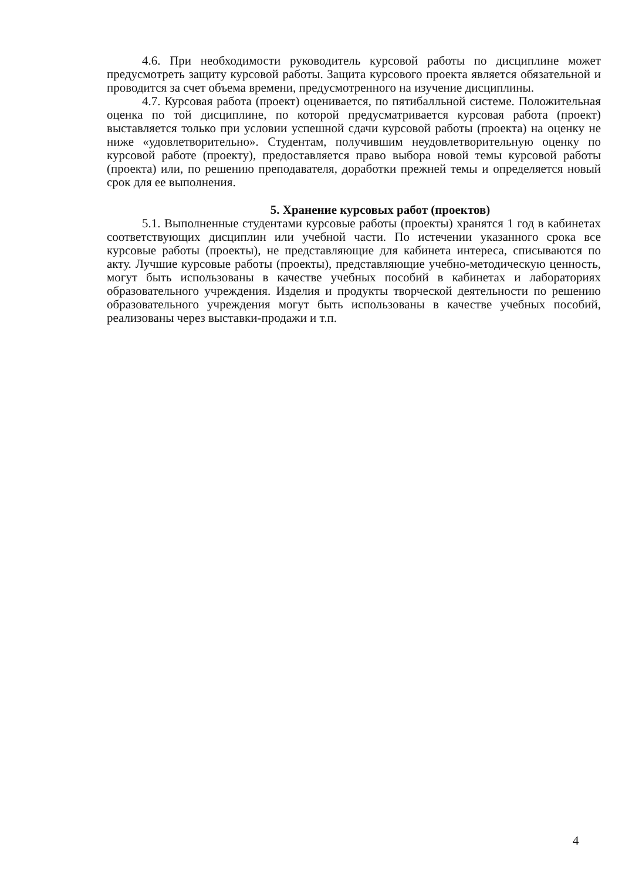4.6. При необходимости руководитель курсовой работы по дисциплине может предусмотреть защиту курсовой работы. Защита курсового проекта является обязательной и проводится за счет объема времени, предусмотренного на изучение дисциплины.
4.7. Курсовая работа (проект) оценивается, по пятибалльной системе. Положительная оценка по той дисциплине, по которой предусматривается курсовая работа (проект) выставляется только при условии успешной сдачи курсовой работы (проекта) на оценку не ниже «удовлетворительно». Студентам, получившим неудовлетворительную оценку по курсовой работе (проекту), предоставляется право выбора новой темы курсовой работы (проекта) или, по решению преподавателя, доработки прежней темы и определяется новый срок для ее выполнения.
5. Хранение курсовых работ (проектов)
5.1. Выполненные студентами курсовые работы (проекты) хранятся 1 год в кабинетах соответствующих дисциплин или учебной части. По истечении указанного срока все курсовые работы (проекты), не представляющие для кабинета интереса, списываются по акту. Лучшие курсовые работы (проекты), представляющие учебно-методическую ценность, могут быть использованы в качестве учебных пособий в кабинетах и лабораториях образовательного учреждения. Изделия и продукты творческой деятельности по решению образовательного учреждения могут быть использованы в качестве учебных пособий, реализованы через выставки-продажи и т.п.
4